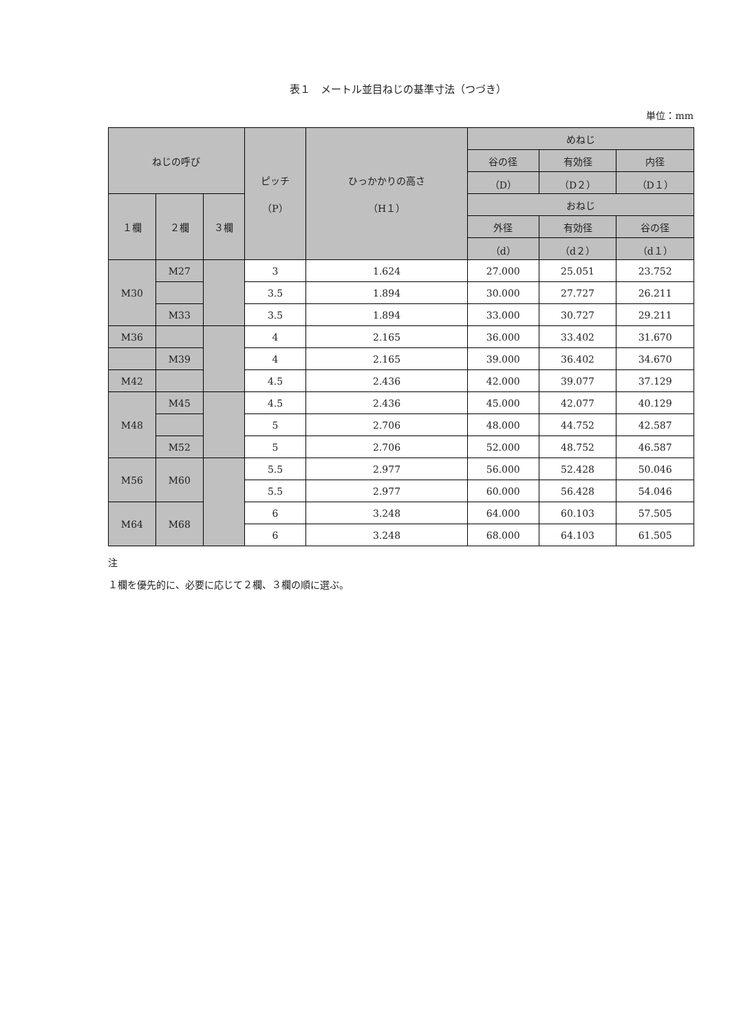表１　メートル並目ねじの基準寸法（つづき）
単位：mm
| ねじの呼び | | | ピッチ （P） | ひっかかりの高さ （H１） | めねじ | | |
| --- | --- | --- | --- | --- | --- | --- | --- |
| | | | | | 谷の径 | 有効径 | 内径 |
| | | | | | （D） | （D２） | （D１） |
| １欄 | ２欄 | ３欄 | | | おねじ | | |
| | | | | | 外径 | 有効径 | 谷の径 |
| | | | | | （d） | （d２） | （d１） |
| M30 | M27 | | 3 | 1.624 | 27.000 | 25.051 | 23.752 |
| | | | 3.5 | 1.894 | 30.000 | 27.727 | 26.211 |
| | M33 | | 3.5 | 1.894 | 33.000 | 30.727 | 29.211 |
| M36 | | | 4 | 2.165 | 36.000 | 33.402 | 31.670 |
| | M39 | | 4 | 2.165 | 39.000 | 36.402 | 34.670 |
| M42 | | | 4.5 | 2.436 | 42.000 | 39.077 | 37.129 |
| M48 | M45 | | 4.5 | 2.436 | 45.000 | 42.077 | 40.129 |
| | | | 5 | 2.706 | 48.000 | 44.752 | 42.587 |
| | M52 | | 5 | 2.706 | 52.000 | 48.752 | 46.587 |
| M56 | M60 | | 5.5 | 2.977 | 56.000 | 52.428 | 50.046 |
| | | | 5.5 | 2.977 | 60.000 | 56.428 | 54.046 |
| M64 | M68 | | 6 | 3.248 | 64.000 | 60.103 | 57.505 |
| | | | 6 | 3.248 | 68.000 | 64.103 | 61.505 |
注
１欄を優先的に、必要に応じて２欄、３欄の順に選ぶ。